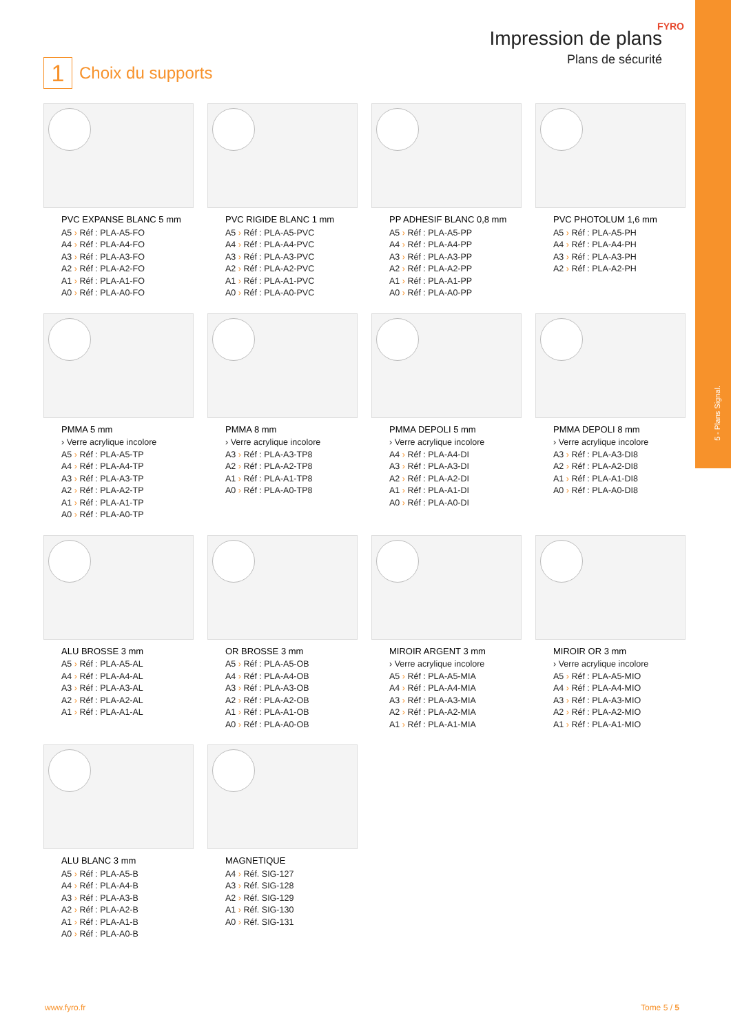5 - Plans Signal.
1 Choix du supports
Impression de plans
Plans de sécurité
FYRO
PVC EXPANSE BLANC 5 mm
A5 › Réf : PLA-A5-FO
A4 › Réf : PLA-A4-FO
A3 › Réf : PLA-A3-FO
A2 › Réf : PLA-A2-FO
A1 › Réf : PLA-A1-FO
A0 › Réf : PLA-A0-FO
PVC RIGIDE BLANC 1 mm
A5 › Réf : PLA-A5-PVC
A4 › Réf : PLA-A4-PVC
A3 › Réf : PLA-A3-PVC
A2 › Réf : PLA-A2-PVC
A1 › Réf : PLA-A1-PVC
A0 › Réf : PLA-A0-PVC
PP ADHESIF BLANC 0,8 mm
A5 › Réf : PLA-A5-PP
A4 › Réf : PLA-A4-PP
A3 › Réf : PLA-A3-PP
A2 › Réf : PLA-A2-PP
A1 › Réf : PLA-A1-PP
A0 › Réf : PLA-A0-PP
PVC PHOTOLUM 1,6 mm
A5 › Réf : PLA-A5-PH
A4 › Réf : PLA-A4-PH
A3 › Réf : PLA-A3-PH
A2 › Réf : PLA-A2-PH
PMMA 5 mm
› Verre acrylique incolore
A5 › Réf : PLA-A5-TP
A4 › Réf : PLA-A4-TP
A3 › Réf : PLA-A3-TP
A2 › Réf : PLA-A2-TP
A1 › Réf : PLA-A1-TP
A0 › Réf : PLA-A0-TP
PMMA 8 mm
› Verre acrylique incolore
A3 › Réf : PLA-A3-TP8
A2 › Réf : PLA-A2-TP8
A1 › Réf : PLA-A1-TP8
A0 › Réf : PLA-A0-TP8
PMMA DEPOLI 5 mm
› Verre acrylique incolore
A4 › Réf : PLA-A4-DI
A3 › Réf : PLA-A3-DI
A2 › Réf : PLA-A2-DI
A1 › Réf : PLA-A1-DI
A0 › Réf : PLA-A0-DI
PMMA DEPOLI 8 mm
› Verre acrylique incolore
A3 › Réf : PLA-A3-DI8
A2 › Réf : PLA-A2-DI8
A1 › Réf : PLA-A1-DI8
A0 › Réf : PLA-A0-DI8
ALU BROSSE 3 mm
A5 › Réf : PLA-A5-AL
A4 › Réf : PLA-A4-AL
A3 › Réf : PLA-A3-AL
A2 › Réf : PLA-A2-AL
A1 › Réf : PLA-A1-AL
OR BROSSE 3 mm
A5 › Réf : PLA-A5-OB
A4 › Réf : PLA-A4-OB
A3 › Réf : PLA-A3-OB
A2 › Réf : PLA-A2-OB
A1 › Réf : PLA-A1-OB
A0 › Réf : PLA-A0-OB
MIROIR ARGENT 3 mm
› Verre acrylique incolore
A5 › Réf : PLA-A5-MIA
A4 › Réf : PLA-A4-MIA
A3 › Réf : PLA-A3-MIA
A2 › Réf : PLA-A2-MIA
A1 › Réf : PLA-A1-MIA
MIROIR OR 3 mm
› Verre acrylique incolore
A5 › Réf : PLA-A5-MIO
A4 › Réf : PLA-A4-MIO
A3 › Réf : PLA-A3-MIO
A2 › Réf : PLA-A2-MIO
A1 › Réf : PLA-A1-MIO
ALU BLANC 3 mm
A5 › Réf : PLA-A5-B
A4 › Réf : PLA-A4-B
A3 › Réf : PLA-A3-B
A2 › Réf : PLA-A2-B
A1 › Réf : PLA-A1-B
A0 › Réf : PLA-A0-B
MAGNETIQUE
A4 › Réf. SIG-127
A3 › Réf. SIG-128
A2 › Réf. SIG-129
A1 › Réf. SIG-130
A0 › Réf. SIG-131
www.fyro.fr Tome 5 / 5